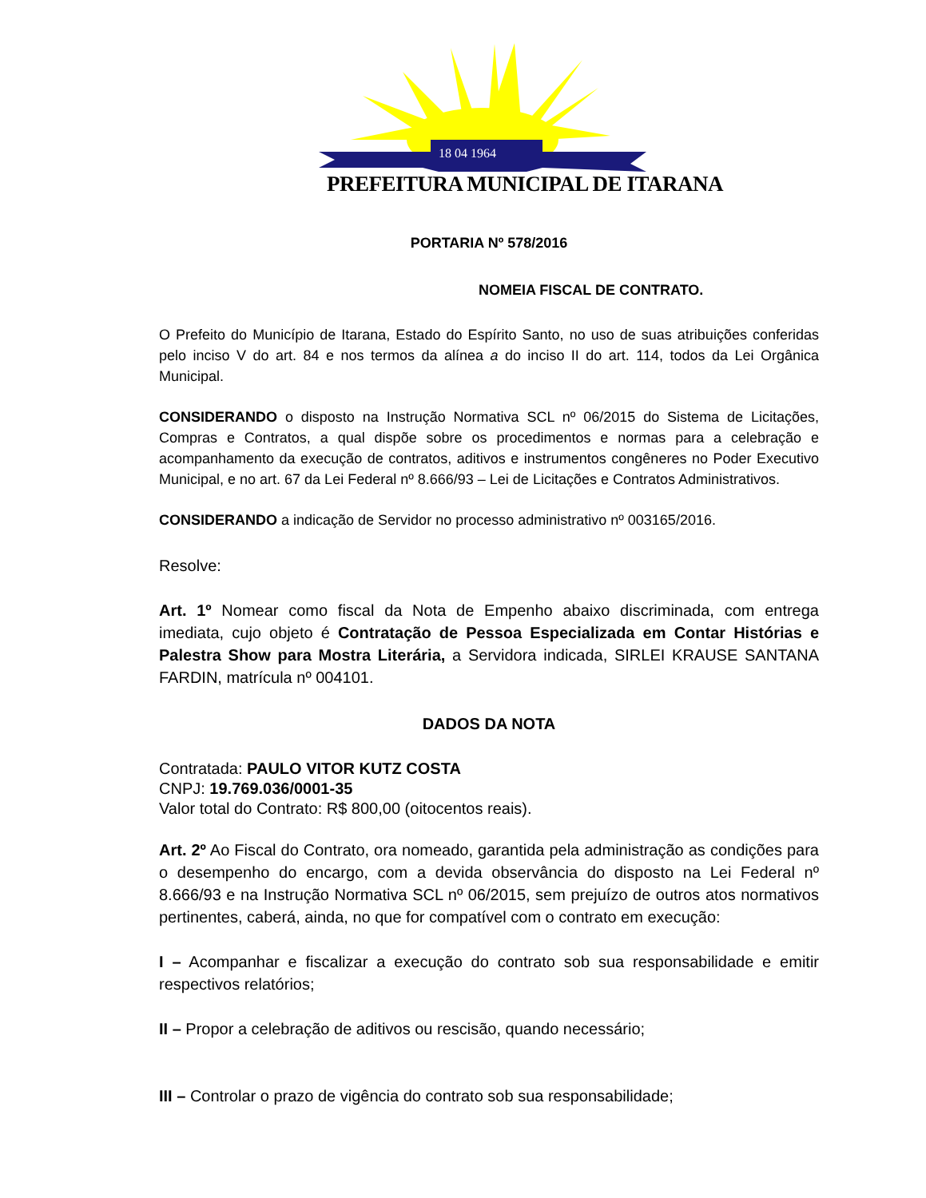18 04 1964
PREFEITURA MUNICIPAL DE ITARANA
PORTARIA Nº 578/2016
NOMEIA FISCAL DE CONTRATO.
O Prefeito do Município de Itarana, Estado do Espírito Santo, no uso de suas atribuições conferidas pelo inciso V do art. 84 e nos termos da alínea a do inciso II do art. 114, todos da Lei Orgânica Municipal.
CONSIDERANDO o disposto na Instrução Normativa SCL nº 06/2015 do Sistema de Licitações, Compras e Contratos, a qual dispõe sobre os procedimentos e normas para a celebração e acompanhamento da execução de contratos, aditivos e instrumentos congêneres no Poder Executivo Municipal, e no art. 67 da Lei Federal nº 8.666/93 – Lei de Licitações e Contratos Administrativos.
CONSIDERANDO a indicação de Servidor no processo administrativo nº 003165/2016.
Resolve:
Art. 1º Nomear como fiscal da Nota de Empenho abaixo discriminada, com entrega imediata, cujo objeto é Contratação de Pessoa Especializada em Contar Histórias e Palestra Show para Mostra Literária, a Servidora indicada, SIRLEI KRAUSE SANTANA FARDIN, matrícula nº 004101.
DADOS DA NOTA
Contratada: PAULO VITOR KUTZ COSTA
CNPJ: 19.769.036/0001-35
Valor total do Contrato: R$ 800,00 (oitocentos reais).
Art. 2º Ao Fiscal do Contrato, ora nomeado, garantida pela administração as condições para o desempenho do encargo, com a devida observância do disposto na Lei Federal nº 8.666/93 e na Instrução Normativa SCL nº 06/2015, sem prejuízo de outros atos normativos pertinentes, caberá, ainda, no que for compatível com o contrato em execução:
I – Acompanhar e fiscalizar a execução do contrato sob sua responsabilidade e emitir respectivos relatórios;
II – Propor a celebração de aditivos ou rescisão, quando necessário;
III – Controlar o prazo de vigência do contrato sob sua responsabilidade;